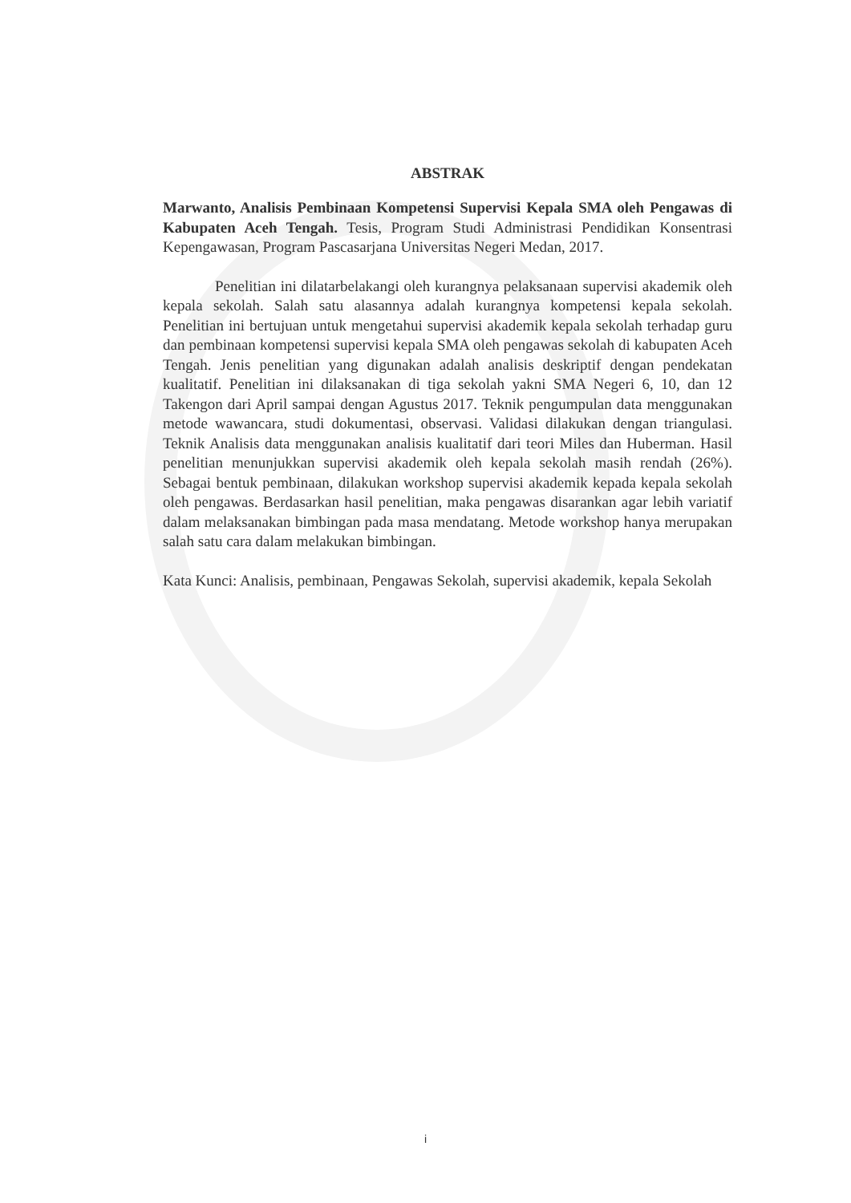ABSTRAK
Marwanto, Analisis Pembinaan Kompetensi Supervisi Kepala SMA oleh Pengawas di Kabupaten Aceh Tengah. Tesis, Program Studi Administrasi Pendidikan Konsentrasi Kepengawasan, Program Pascasarjana Universitas Negeri Medan, 2017.
Penelitian ini dilatarbelakangi oleh kurangnya pelaksanaan supervisi akademik oleh kepala sekolah. Salah satu alasannya adalah kurangnya kompetensi kepala sekolah. Penelitian ini bertujuan untuk mengetahui supervisi akademik kepala sekolah terhadap guru dan pembinaan kompetensi supervisi kepala SMA oleh pengawas sekolah di kabupaten Aceh Tengah. Jenis penelitian yang digunakan adalah analisis deskriptif dengan pendekatan kualitatif. Penelitian ini dilaksanakan di tiga sekolah yakni SMA Negeri 6, 10, dan 12 Takengon dari April sampai dengan Agustus 2017. Teknik pengumpulan data menggunakan metode wawancara, studi dokumentasi, observasi. Validasi dilakukan dengan triangulasi. Teknik Analisis data menggunakan analisis kualitatif dari teori Miles dan Huberman. Hasil penelitian menunjukkan supervisi akademik oleh kepala sekolah masih rendah (26%). Sebagai bentuk pembinaan, dilakukan workshop supervisi akademik kepada kepala sekolah oleh pengawas. Berdasarkan hasil penelitian, maka pengawas disarankan agar lebih variatif dalam melaksanakan bimbingan pada masa mendatang. Metode workshop hanya merupakan salah satu cara dalam melakukan bimbingan.
Kata Kunci: Analisis, pembinaan, Pengawas Sekolah, supervisi akademik, kepala Sekolah
i